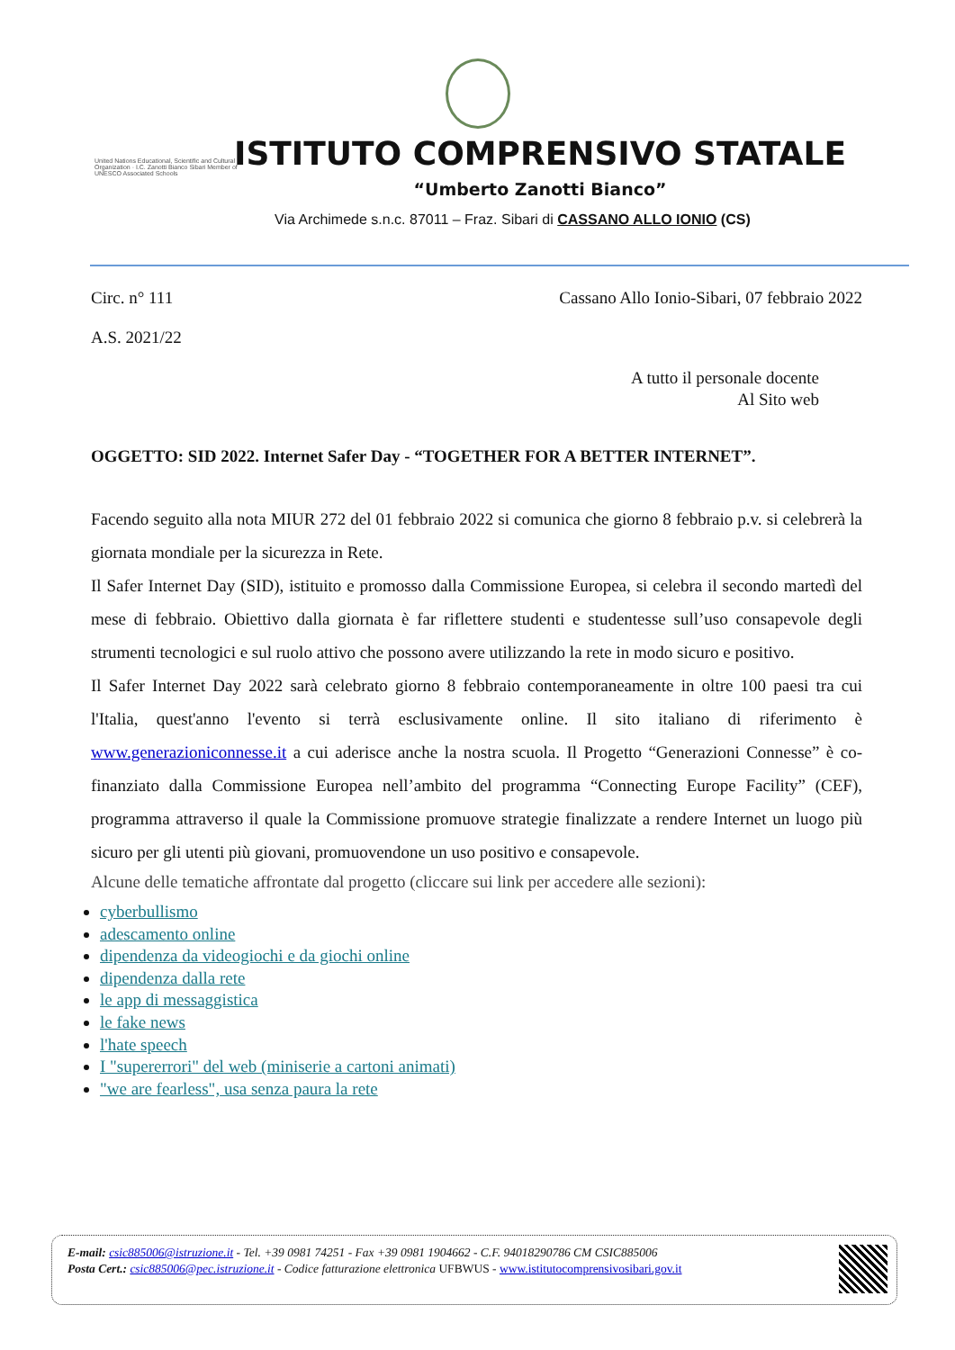United Nations Educational, Scientific and Cultural Organization · I.C. Zanotti Bianco Sibari Member of UNESCO Associated Schools
ISTITUTO COMPRENSIVO STATALE
“Umberto Zanotti Bianco”
Via Archimede s.n.c. 87011 – Fraz. Sibari di CASSANO ALLO IONIO (CS)
Circ. n° 111 Cassano Allo Ionio-Sibari, 07 febbraio 2022
A.S. 2021/22
A tutto il personale docente
Al Sito web
OGGETTO: SID 2022. Internet Safer Day - “TOGETHER FOR A BETTER INTERNET”.
Facendo seguito alla nota MIUR 272 del 01 febbraio 2022 si comunica che giorno 8 febbraio p.v. si celebrerà la giornata mondiale per la sicurezza in Rete.
Il Safer Internet Day (SID), istituito e promosso dalla Commissione Europea, si celebra il secondo martedì del mese di febbraio. Obiettivo dalla giornata è far riflettere studenti e studentesse sull’uso consapevole degli strumenti tecnologici e sul ruolo attivo che possono avere utilizzando la rete in modo sicuro e positivo.
Il Safer Internet Day 2022 sarà celebrato giorno 8 febbraio contemporaneamente in oltre 100 paesi tra cui l'Italia, quest'anno l'evento si terrà esclusivamente online. Il sito italiano di riferimento è www.generazioniconnesse.it a cui aderisce anche la nostra scuola. Il Progetto “Generazioni Connesse” è co-finanziato dalla Commissione Europea nell’ambito del programma “Connecting Europe Facility” (CEF), programma attraverso il quale la Commissione promuove strategie finalizzate a rendere Internet un luogo più sicuro per gli utenti più giovani, promuovendone un uso positivo e consapevole.
Alcune delle tematiche affrontate dal progetto (cliccare sui link per accedere alle sezioni):
cyberbullismo
adescamento online
dipendenza da videogiochi e da giochi online
dipendenza dalla rete
le app di messaggistica
le fake news
l'hate speech
I "supererrori" del web (miniserie a cartoni animati)
"we are fearless", usa senza paura la rete
E-mail: csic885006@istruzione.it - Tel. +39 0981 74251 - Fax +39 0981 1904662 - C.F. 94018290786 CM CSIC885006
Posta Cert.: csic885006@pec.istruzione.it - Codice fatturazione elettronica UFBWUS - www.istitutocomprensivosibari.gov.it